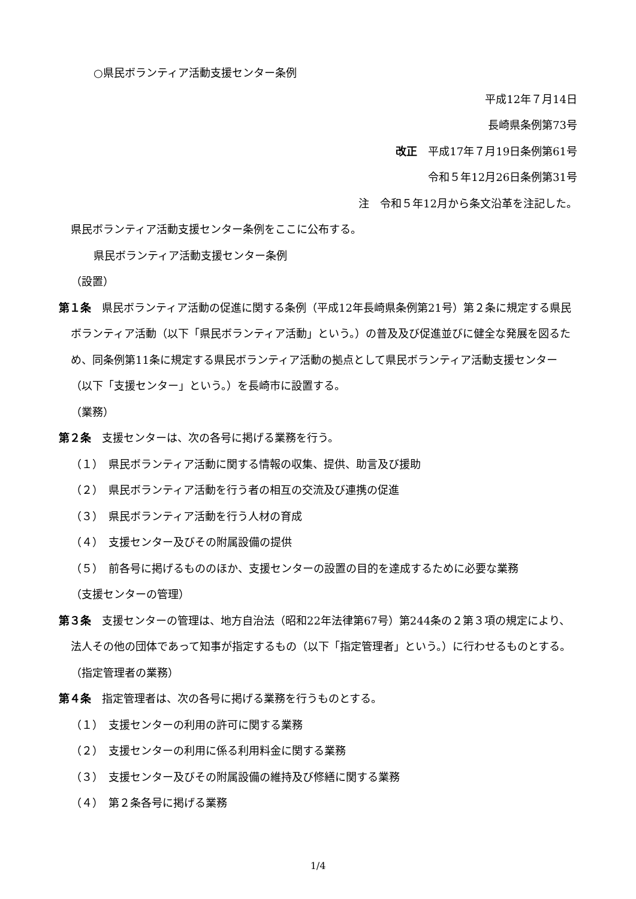○県民ボランティア活動支援センター条例
平成12年７月14日
長崎県条例第73号
改正　平成17年７月19日条例第61号
令和５年12月26日条例第31号
注　令和５年12月から条文沿革を注記した。
県民ボランティア活動支援センター条例をここに公布する。
県民ボランティア活動支援センター条例
（設置）
第１条　県民ボランティア活動の促進に関する条例（平成12年長崎県条例第21号）第２条に規定する県民ボランティア活動（以下「県民ボランティア活動」という。）の普及及び促進並びに健全な発展を図るため、同条例第11条に規定する県民ボランティア活動の拠点として県民ボランティア活動支援センター（以下「支援センター」という。）を長崎市に設置する。
（業務）
第２条　支援センターは、次の各号に掲げる業務を行う。
（１）　県民ボランティア活動に関する情報の収集、提供、助言及び援助
（２）　県民ボランティア活動を行う者の相互の交流及び連携の促進
（３）　県民ボランティア活動を行う人材の育成
（４）　支援センター及びその附属設備の提供
（５）　前各号に掲げるもののほか、支援センターの設置の目的を達成するために必要な業務
（支援センターの管理）
第３条　支援センターの管理は、地方自治法（昭和22年法律第67号）第244条の２第３項の規定により、法人その他の団体であって知事が指定するもの（以下「指定管理者」という。）に行わせるものとする。
（指定管理者の業務）
第４条　指定管理者は、次の各号に掲げる業務を行うものとする。
（１）　支援センターの利用の許可に関する業務
（２）　支援センターの利用に係る利用料金に関する業務
（３）　支援センター及びその附属設備の維持及び修繕に関する業務
（４）　第２条各号に掲げる業務
1/4